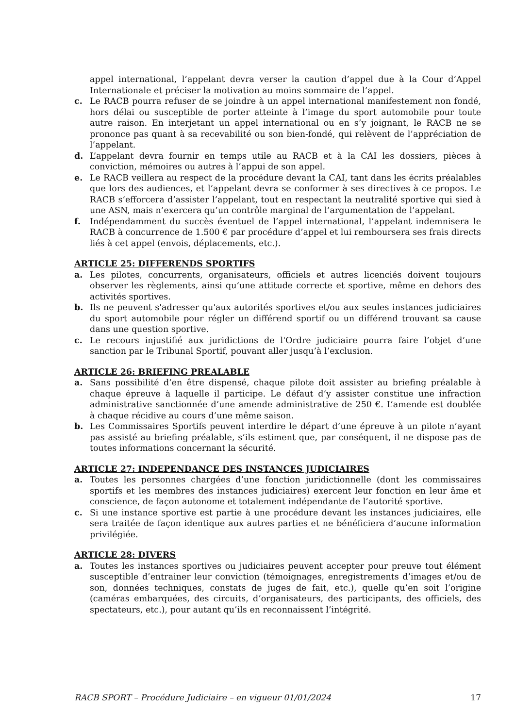appel international, l’appelant devra verser la caution d’appel due à la Cour d’Appel Internationale et préciser la motivation au moins sommaire de l’appel.
c. Le RACB pourra refuser de se joindre à un appel international manifestement non fondé, hors délai ou susceptible de porter atteinte à l’image du sport automobile pour toute autre raison. En interjetant un appel international ou en s’y joignant, le RACB ne se prononce pas quant à sa recevabilité ou son bien-fondé, qui relèvent de l’appréciation de l’appelant.
d. L’appelant devra fournir en temps utile au RACB et à la CAI les dossiers, pièces à conviction, mémoires ou autres à l’appui de son appel.
e. Le RACB veillera au respect de la procédure devant la CAI, tant dans les écrits préalables que lors des audiences, et l’appelant devra se conformer à ses directives à ce propos. Le RACB s’efforcera d’assister l’appelant, tout en respectant la neutralité sportive qui sied à une ASN, mais n’exercera qu’un contrôle marginal de l’argumentation de l’appelant.
f. Indépendamment du succès éventuel de l’appel international, l’appelant indemnisera le RACB à concurrence de 1.500 € par procédure d’appel et lui remboursera ses frais directs liés à cet appel (envois, déplacements, etc.).
ARTICLE 25: DIFFERENDS SPORTIFS
a. Les pilotes, concurrents, organisateurs, officiels et autres licenciés doivent toujours observer les règlements, ainsi qu’une attitude correcte et sportive, même en dehors des activités sportives.
b. Ils ne peuvent s'adresser qu'aux autorités sportives et/ou aux seules instances judiciaires du sport automobile pour régler un différend sportif ou un différend trouvant sa cause dans une question sportive.
c. Le recours injustifié aux juridictions de l'Ordre judiciaire pourra faire l’objet d’une sanction par le Tribunal Sportif, pouvant aller jusqu’à l’exclusion.
ARTICLE 26: BRIEFING PREALABLE
a. Sans possibilité d’en être dispensé, chaque pilote doit assister au briefing préalable à chaque épreuve à laquelle il participe. Le défaut d’y assister constitue une infraction administrative sanctionnée d’une amende administrative de 250 €. L’amende est doublée à chaque récidive au cours d’une même saison.
b. Les Commissaires Sportifs peuvent interdire le départ d’une épreuve à un pilote n’ayant pas assisté au briefing préalable, s’ils estiment que, par conséquent, il ne dispose pas de toutes informations concernant la sécurité.
ARTICLE 27: INDEPENDANCE DES INSTANCES JUDICIAIRES
a. Toutes les personnes chargées d’une fonction juridictionnelle (dont les commissaires sportifs et les membres des instances judiciaires) exercent leur fonction en leur âme et conscience, de façon autonome et totalement indépendante de l’autorité sportive.
c. Si une instance sportive est partie à une procédure devant les instances judiciaires, elle sera traitée de façon identique aux autres parties et ne bénéficiera d’aucune information privilégiée.
ARTICLE 28: DIVERS
a. Toutes les instances sportives ou judiciaires peuvent accepter pour preuve tout élément susceptible d’entrainer leur conviction (témoignages, enregistrements d’images et/ou de son, données techniques, constats de juges de fait, etc.), quelle qu’en soit l’origine (caméras embarquées, des circuits, d’organisateurs, des participants, des officiels, des spectateurs, etc.), pour autant qu’ils en reconnaissent l’intégrité.
RACB SPORT – Procédure Judiciaire – en vigueur 01/01/2024 17